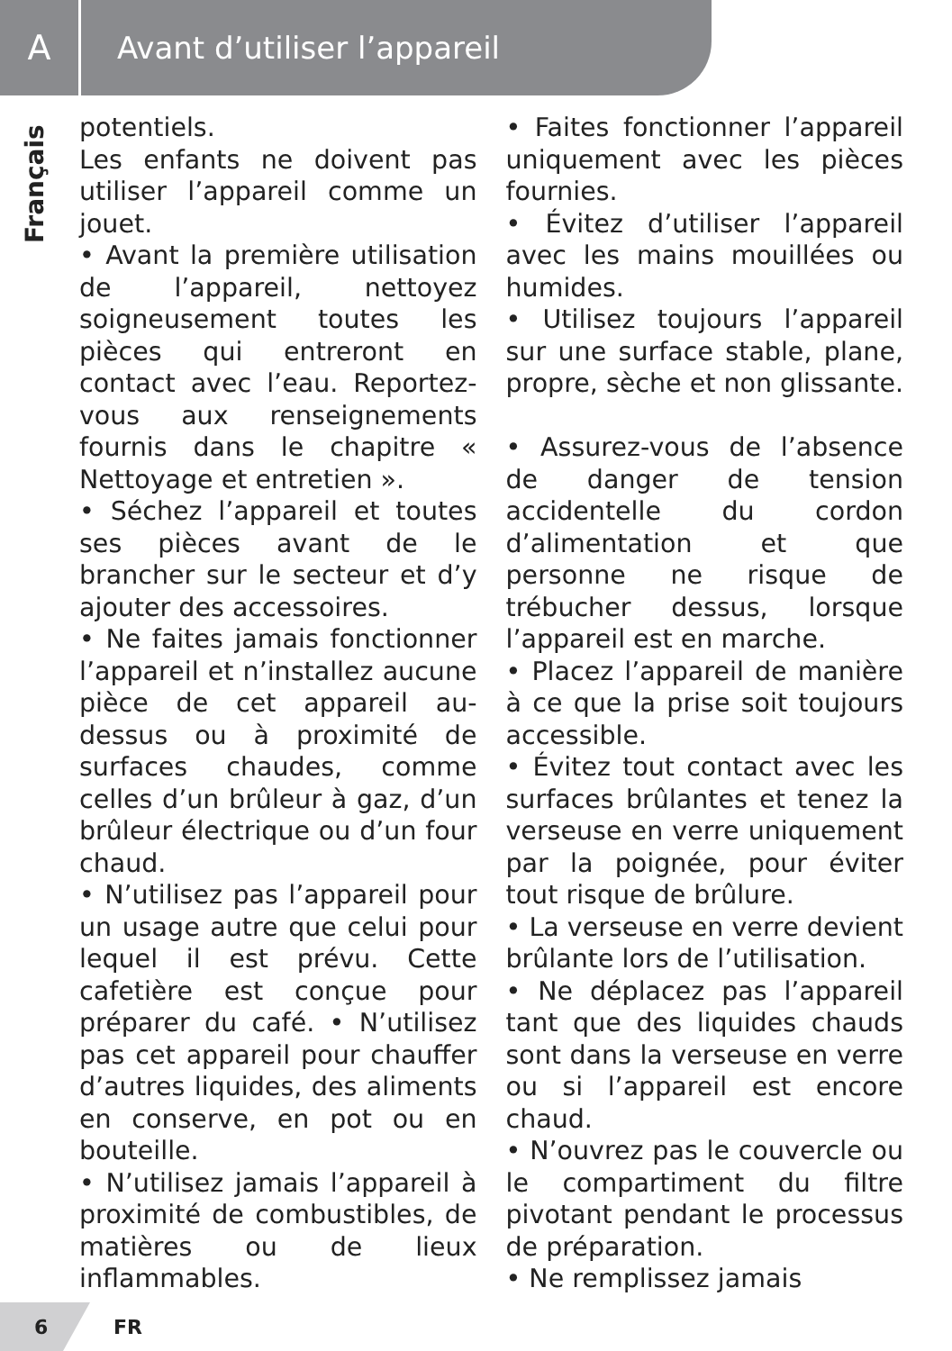A
Avant d’utiliser l’appareil
Français
potentiels.
Les enfants ne doivent pas utiliser l’appareil comme un jouet.
• Avant la première utilisation de l’appareil, nettoyez soigneusement toutes les pièces qui entreront en contact avec l’eau. Reportez-vous aux renseignements fournis dans le chapitre « Nettoyage et entretien ».
• Séchez l’appareil et toutes ses pièces avant de le brancher sur le secteur et d’y ajouter des accessoires.
• Ne faites jamais fonctionner l’appareil et n’installez aucune pièce de cet appareil au-dessus ou à proximité de surfaces chaudes, comme celles d’un brûleur à gaz, d’un brûleur électrique ou d’un four chaud.
• N’utilisez pas l’appareil pour un usage autre que celui pour lequel il est prévu. Cette cafetière est conçue pour préparer du café. • N’utilisez pas cet appareil pour chauffer d’autres liquides, des aliments en conserve, en pot ou en bouteille.
• N’utilisez jamais l’appareil à proximité de combustibles, de matières ou de lieux inflammables.
• Faites fonctionner l’appareil uniquement avec les pièces fournies.
• Évitez d’utiliser l’appareil avec les mains mouillées ou humides.
• Utilisez toujours l’appareil sur une surface stable, plane, propre, sèche et non glissante.
• Assurez-vous de l’absence de danger de tension accidentelle du cordon d’alimentation et que personne ne risque de trébucher dessus, lorsque l’appareil est en marche.
• Placez l’appareil de manière à ce que la prise soit toujours accessible.
• Évitez tout contact avec les surfaces brûlantes et tenez la verseuse en verre uniquement par la poignée, pour éviter tout risque de brûlure.
• La verseuse en verre devient brûlante lors de l’utilisation.
• Ne déplacez pas l’appareil tant que des liquides chauds sont dans la verseuse en verre ou si l’appareil est encore chaud.
• N’ouvrez pas le couvercle ou le compartiment du filtre pivotant pendant le processus de préparation.
• Ne remplissez jamais
6 FR